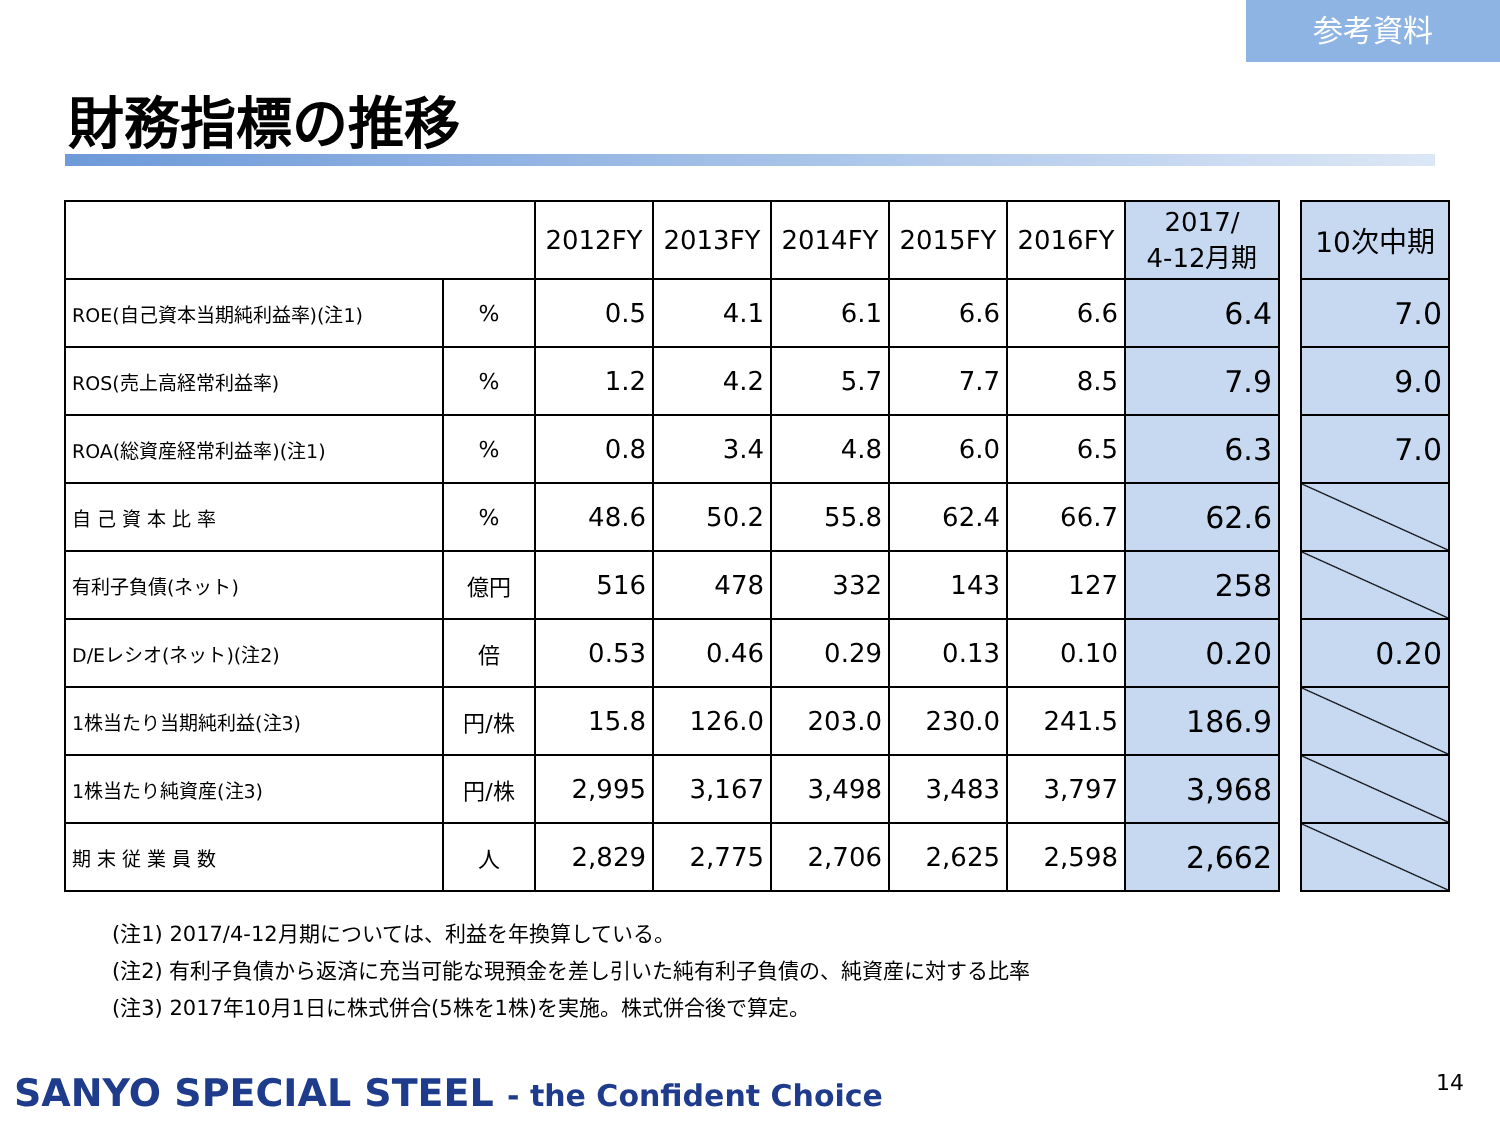参考資料
財務指標の推移
| | | 2012FY | 2013FY | 2014FY | 2015FY | 2016FY | 2017/ 4-12月期 |
| --- | --- | --- | --- | --- | --- | --- | --- |
| ROE(自己資本当期純利益率)(注1) | % | 0.5 | 4.1 | 6.1 | 6.6 | 6.6 | 6.4 |
| ROS(売上高経常利益率) | % | 1.2 | 4.2 | 5.7 | 7.7 | 8.5 | 7.9 |
| ROA(総資産経常利益率)(注1) | % | 0.8 | 3.4 | 4.8 | 6.0 | 6.5 | 6.3 |
| 自 己 資 本 比 率 | % | 48.6 | 50.2 | 55.8 | 62.4 | 66.7 | 62.6 |
| 有利子負債(ネット) | 億円 | 516 | 478 | 332 | 143 | 127 | 258 |
| D/Eレシオ(ネット)(注2) | 倍 | 0.53 | 0.46 | 0.29 | 0.13 | 0.10 | 0.20 |
| 1株当たり当期純利益(注3) | 円/株 | 15.8 | 126.0 | 203.0 | 230.0 | 241.5 | 186.9 |
| 1株当たり純資産(注3) | 円/株 | 2,995 | 3,167 | 3,498 | 3,483 | 3,797 | 3,968 |
| 期 末 従 業 員 数 | 人 | 2,829 | 2,775 | 2,706 | 2,625 | 2,598 | 2,662 |
| 10次中期 |
| --- |
| 7.0 |
| 9.0 |
| 7.0 |
| 0.20 |
(注1) 2017/4-12月期については、利益を年換算している。
(注2) 有利子負債から返済に充当可能な現預金を差し引いた純有利子負債の、純資産に対する比率
(注3) 2017年10月1日に株式併合(5株を1株)を実施。株式併合後で算定。
SANYO SPECIAL STEEL - the Confident Choice
14